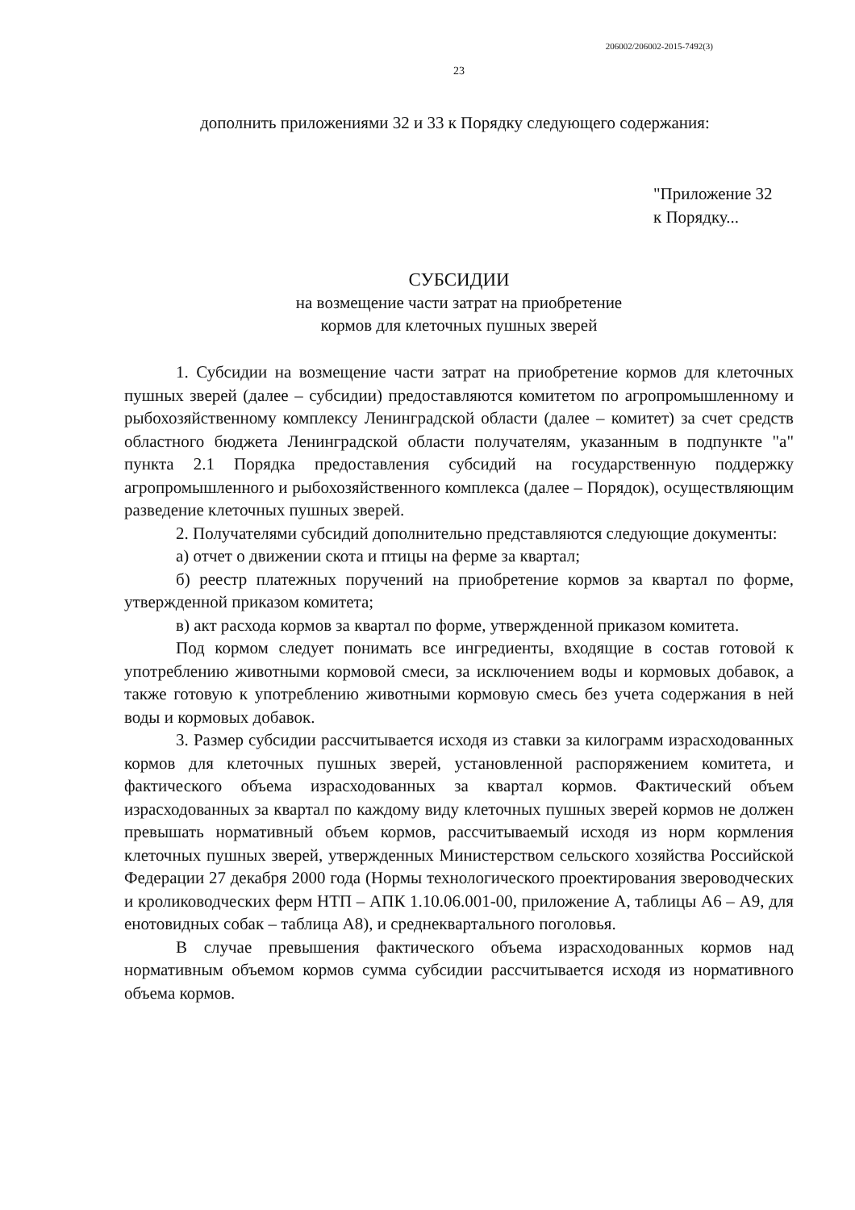206002/206002-2015-7492(3)
23
дополнить приложениями 32 и 33 к Порядку следующего содержания:
"Приложение 32
к Порядку...
СУБСИДИИ
на возмещение части затрат на приобретение
кормов для клеточных пушных зверей
1. Субсидии на возмещение части затрат на приобретение кормов для клеточных пушных зверей (далее – субсидии) предоставляются комитетом по агропромышленному и рыбохозяйственному комплексу Ленинградской области (далее – комитет) за счет средств областного бюджета Ленинградской области получателям, указанным в подпункте "а" пункта 2.1 Порядка предоставления субсидий на государственную поддержку агропромышленного и рыбохозяйственного комплекса (далее – Порядок), осуществляющим разведение клеточных пушных зверей.
2. Получателями субсидий дополнительно представляются следующие документы:
а) отчет о движении скота и птицы на ферме за квартал;
б) реестр платежных поручений на приобретение кормов за квартал по форме, утвержденной приказом комитета;
в) акт расхода кормов за квартал по форме, утвержденной приказом комитета.
Под кормом следует понимать все ингредиенты, входящие в состав готовой к употреблению животными кормовой смеси, за исключением воды и кормовых добавок, а также готовую к употреблению животными кормовую смесь без учета содержания в ней воды и кормовых добавок.
3. Размер субсидии рассчитывается исходя из ставки за килограмм израсходованных кормов для клеточных пушных зверей, установленной распоряжением комитета, и фактического объема израсходованных за квартал кормов. Фактический объем израсходованных за квартал по каждому виду клеточных пушных зверей кормов не должен превышать нормативный объем кормов, рассчитываемый исходя из норм кормления клеточных пушных зверей, утвержденных Министерством сельского хозяйства Российской Федерации 27 декабря 2000 года (Нормы технологического проектирования звероводческих и кролиководческих ферм НТП – АПК 1.10.06.001-00, приложение А, таблицы А6 – А9, для енотовидных собак – таблица А8), и среднеквартального поголовья.
В случае превышения фактического объема израсходованных кормов над нормативным объемом кормов сумма субсидии рассчитывается исходя из нормативного объема кормов.